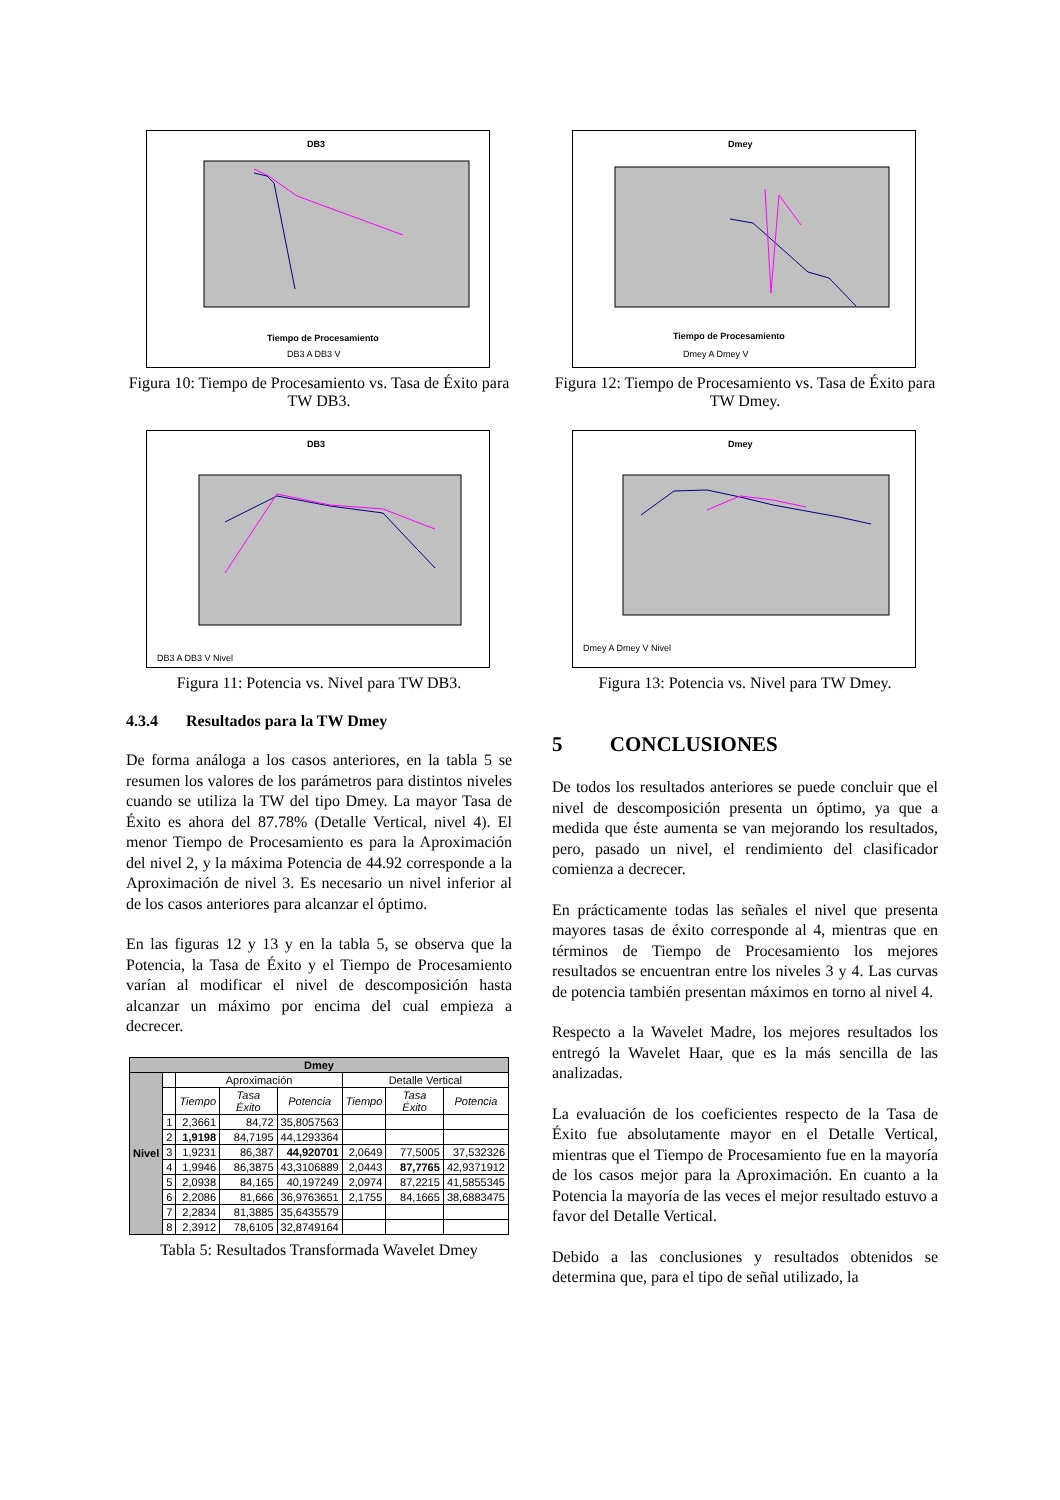DB3
Tiempo de Procesamiento
DB3 A DB3 V
Figura 10: Tiempo de Procesamiento vs. Tasa de Éxito para TW DB3.
DB3
DB3 A DB3 V Nivel
Figura 11: Potencia vs. Nivel para TW DB3.
4.3.4 Resultados para la TW Dmey
De forma análoga a los casos anteriores, en la tabla 5 se resumen los valores de los parámetros para distintos niveles cuando se utiliza la TW del tipo Dmey. La mayor Tasa de Éxito es ahora del 87.78% (Detalle Vertical, nivel 4). El menor Tiempo de Procesamiento es para la Aproximación del nivel 2, y la máxima Potencia de 44.92 corresponde a la Aproximación de nivel 3. Es necesario un nivel inferior al de los casos anteriores para alcanzar el óptimo.
En las figuras 12 y 13 y en la tabla 5, se observa que la Potencia, la Tasa de Éxito y el Tiempo de Procesamiento varían al modificar el nivel de descomposición hasta alcanzar un máximo por encima del cual empieza a decrecer.
| Dmey | | | | | | | |
| --- | --- | --- | --- | --- | --- | --- | --- |
| Nivel | | Aproximación | | | Detalle Vertical | | |
| | | Tiempo | Tasa Éxito | Potencia | Tiempo | Tasa Éxito | Potencia |
| | 1 | 2,3661 | 84,72 | 35,8057563 | | | |
| | 2 | 1,9198 | 84,7195 | 44,1293364 | | | |
| | 3 | 1,9231 | 86,387 | 44,920701 | 2,0649 | 77,5005 | 37,532326 |
| | 4 | 1,9946 | 86,3875 | 43,3106889 | 2,0443 | 87,7765 | 42,9371912 |
| | 5 | 2,0938 | 84,165 | 40,197249 | 2,0974 | 87,2215 | 41,5855345 |
| | 6 | 2,2086 | 81,666 | 36,9763651 | 2,1755 | 84,1665 | 38,6883475 |
| | 7 | 2,2834 | 81,3885 | 35,6435579 | | | |
| | 8 | 2,3912 | 78,6105 | 32,8749164 | | | |
Tabla 5: Resultados Transformada Wavelet Dmey
Dmey
Tiempo de Procesamiento
Dmey A Dmey V
Figura 12: Tiempo de Procesamiento vs. Tasa de Éxito para TW Dmey.
Dmey
Dmey A Dmey V Nivel
Figura 13: Potencia vs. Nivel para TW Dmey.
5 CONCLUSIONES
De todos los resultados anteriores se puede concluir que el nivel de descomposición presenta un óptimo, ya que a medida que éste aumenta se van mejorando los resultados, pero, pasado un nivel, el rendimiento del clasificador comienza a decrecer.
En prácticamente todas las señales el nivel que presenta mayores tasas de éxito corresponde al 4, mientras que en términos de Tiempo de Procesamiento los mejores resultados se encuentran entre los niveles 3 y 4. Las curvas de potencia también presentan máximos en torno al nivel 4.
Respecto a la Wavelet Madre, los mejores resultados los entregó la Wavelet Haar, que es la más sencilla de las analizadas.
La evaluación de los coeficientes respecto de la Tasa de Éxito fue absolutamente mayor en el Detalle Vertical, mientras que el Tiempo de Procesamiento fue en la mayoría de los casos mejor para la Aproximación. En cuanto a la Potencia la mayoría de las veces el mejor resultado estuvo a favor del Detalle Vertical.
Debido a las conclusiones y resultados obtenidos se determina que, para el tipo de señal utilizado, la